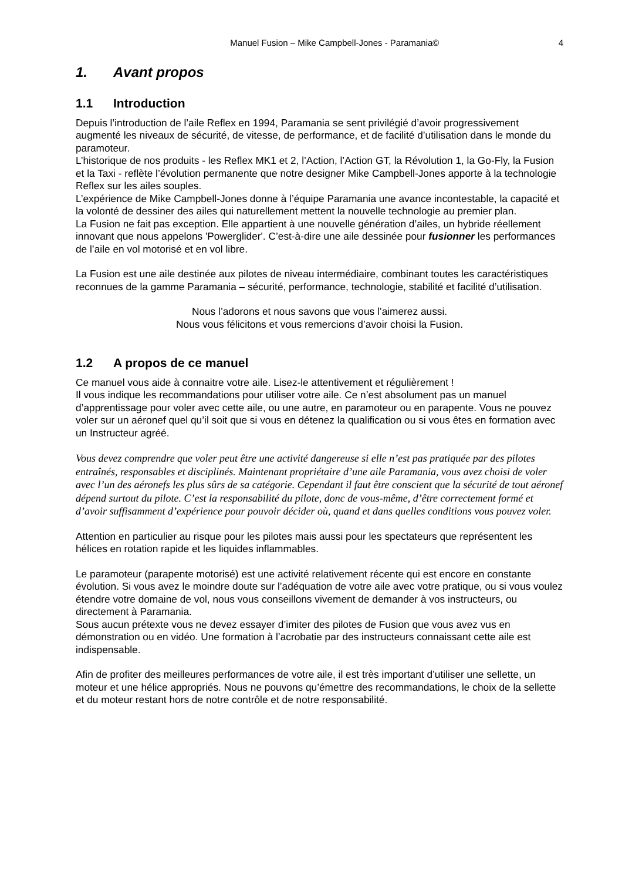Manuel Fusion – Mike Campbell-Jones - Paramania© 4
1. Avant propos
1.1 Introduction
Depuis l’introduction de l’aile Reflex en 1994, Paramania se sent privilégié d’avoir progressivement augmenté les niveaux de sécurité, de vitesse, de performance, et de facilité d’utilisation dans le monde du paramoteur.
L’historique de nos produits - les Reflex MK1 et 2, l’Action, l’Action GT, la Révolution 1, la Go-Fly, la Fusion et la Taxi - reflète l’évolution permanente que notre designer Mike Campbell-Jones apporte à la technologie Reflex sur les ailes souples.
L’expérience de Mike Campbell-Jones donne à l’équipe Paramania une avance incontestable, la capacité et la volonté de dessiner des ailes qui naturellement mettent la nouvelle technologie au premier plan.
La Fusion ne fait pas exception. Elle appartient à une nouvelle génération d’ailes, un hybride réellement innovant que nous appelons 'Powerglider'. C’est-à-dire une aile dessinée pour fusionner les performances de l’aile en vol motorisé et en vol libre.
La Fusion est une aile destinée aux pilotes de niveau intermédiaire, combinant toutes les caractéristiques reconnues de la gamme Paramania – sécurité, performance, technologie, stabilité et facilité d’utilisation.
Nous l’adorons et nous savons que vous l’aimerez aussi.
Nous vous félicitons et vous remercions d’avoir choisi la Fusion.
1.2 A propos de ce manuel
Ce manuel vous aide à connaitre votre aile. Lisez-le attentivement et régulièrement !
Il vous indique les recommandations pour utiliser votre aile. Ce n’est absolument pas un manuel d’apprentissage pour voler avec cette aile, ou une autre, en paramoteur ou en parapente. Vous ne pouvez voler sur un aéronef quel qu’il soit que si vous en détenez la qualification ou si vous êtes en formation avec un Instructeur agréé.
Vous devez comprendre que voler peut être une activité dangereuse si elle n’est pas pratiquée par des pilotes entraînés, responsables et disciplinés. Maintenant propriétaire d’une aile Paramania, vous avez choisi de voler avec l’un des aéronefs les plus sûrs de sa catégorie. Cependant il faut être conscient que la sécurité de tout aéronef dépend surtout du pilote. C’est la responsabilité du pilote, donc de vous-même, d’être correctement formé et d’avoir suffisamment d’expérience pour pouvoir décider où, quand et dans quelles conditions vous pouvez voler.
Attention en particulier au risque pour les pilotes mais aussi pour les spectateurs que représentent les hélices en rotation rapide et les liquides inflammables.
Le paramoteur (parapente motorisé) est une activité relativement récente qui est encore en constante évolution. Si vous avez le moindre doute sur l’adéquation de votre aile avec votre pratique, ou si vous voulez étendre votre domaine de vol, nous vous conseillons vivement de demander à vos instructeurs, ou directement à Paramania.
Sous aucun prétexte vous ne devez essayer d’imiter des pilotes de Fusion que vous avez vus en démonstration ou en vidéo. Une formation à l’acrobatie par des instructeurs connaissant cette aile est indispensable.
Afin de profiter des meilleures performances de votre aile, il est très important d’utiliser une sellette, un moteur et une hélice appropriés. Nous ne pouvons qu’émettre des recommandations, le choix de la sellette et du moteur restant hors de notre contrôle et de notre responsabilité.